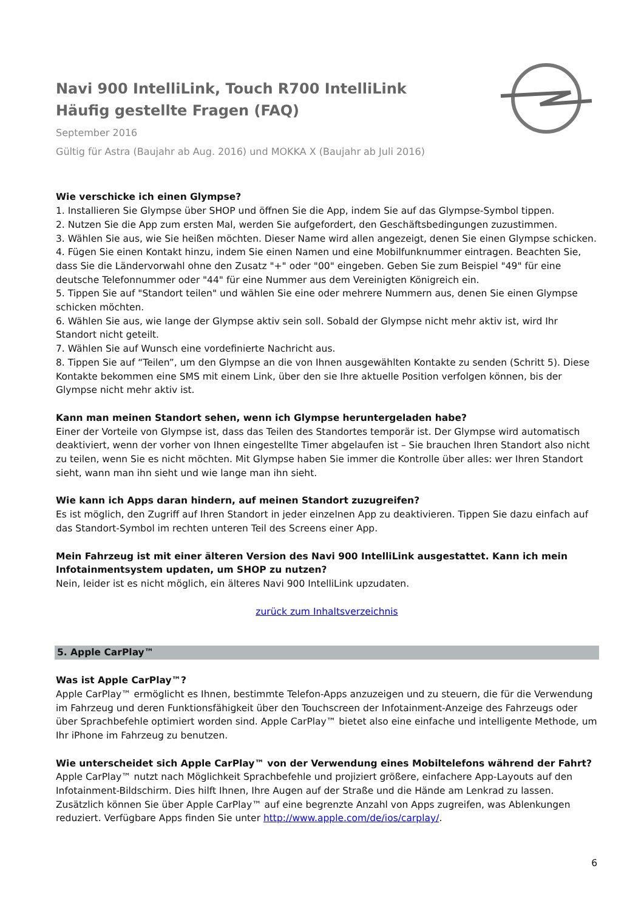Navi 900 IntelliLink, Touch R700 IntelliLink
Häufig gestellte Fragen (FAQ)
September 2016
Gültig für Astra (Baujahr ab Aug. 2016) und MOKKA X (Baujahr ab Juli 2016)
Wie verschicke ich einen Glympse?
1. Installieren Sie Glympse über SHOP und öffnen Sie die App, indem Sie auf das Glympse-Symbol tippen.
2. Nutzen Sie die App zum ersten Mal, werden Sie aufgefordert, den Geschäftsbedingungen zuzustimmen.
3. Wählen Sie aus, wie Sie heißen möchten. Dieser Name wird allen angezeigt, denen Sie einen Glympse schicken.
4. Fügen Sie einen Kontakt hinzu, indem Sie einen Namen und eine Mobilfunknummer eintragen. Beachten Sie, dass Sie die Ländervorwahl ohne den Zusatz "+" oder "00" eingeben. Geben Sie zum Beispiel "49" für eine deutsche Telefonnummer oder "44" für eine Nummer aus dem Vereinigten Königreich ein.
5. Tippen Sie auf "Standort teilen" und wählen Sie eine oder mehrere Nummern aus, denen Sie einen Glympse schicken möchten.
6. Wählen Sie aus, wie lange der Glympse aktiv sein soll. Sobald der Glympse nicht mehr aktiv ist, wird Ihr Standort nicht geteilt.
7. Wählen Sie auf Wunsch eine vordefinierte Nachricht aus.
8. Tippen Sie auf “Teilen”, um den Glympse an die von Ihnen ausgewählten Kontakte zu senden (Schritt 5). Diese Kontakte bekommen eine SMS mit einem Link, über den sie Ihre aktuelle Position verfolgen können, bis der Glympse nicht mehr aktiv ist.
Kann man meinen Standort sehen, wenn ich Glympse heruntergeladen habe?
Einer der Vorteile von Glympse ist, dass das Teilen des Standortes temporär ist. Der Glympse wird automatisch deaktiviert, wenn der vorher von Ihnen eingestellte Timer abgelaufen ist – Sie brauchen Ihren Standort also nicht zu teilen, wenn Sie es nicht möchten. Mit Glympse haben Sie immer die Kontrolle über alles: wer Ihren Standort sieht, wann man ihn sieht und wie lange man ihn sieht.
Wie kann ich Apps daran hindern, auf meinen Standort zuzugreifen?
Es ist möglich, den Zugriff auf Ihren Standort in jeder einzelnen App zu deaktivieren. Tippen Sie dazu einfach auf das Standort-Symbol im rechten unteren Teil des Screens einer App.
Mein Fahrzeug ist mit einer älteren Version des Navi 900 IntelliLink ausgestattet. Kann ich mein Infotainmentsystem updaten, um SHOP zu nutzen?
Nein, leider ist es nicht möglich, ein älteres Navi 900 IntelliLink upzudaten.
zurück zum Inhaltsverzeichnis
5. Apple CarPlay™
Was ist Apple CarPlay™?
Apple CarPlay™ ermöglicht es Ihnen, bestimmte Telefon-Apps anzuzeigen und zu steuern, die für die Verwendung im Fahrzeug und deren Funktionsfähigkeit über den Touchscreen der Infotainment-Anzeige des Fahrzeugs oder über Sprachbefehle optimiert worden sind. Apple CarPlay™ bietet also eine einfache und intelligente Methode, um Ihr iPhone im Fahrzeug zu benutzen.
Wie unterscheidet sich Apple CarPlay™ von der Verwendung eines Mobiltelefons während der Fahrt?
Apple CarPlay™ nutzt nach Möglichkeit Sprachbefehle und projiziert größere, einfachere App-Layouts auf den Infotainment-Bildschirm. Dies hilft Ihnen, Ihre Augen auf der Straße und die Hände am Lenkrad zu lassen. Zusätzlich können Sie über Apple CarPlay™ auf eine begrenzte Anzahl von Apps zugreifen, was Ablenkungen reduziert. Verfügbare Apps finden Sie unter http://www.apple.com/de/ios/carplay/.
6